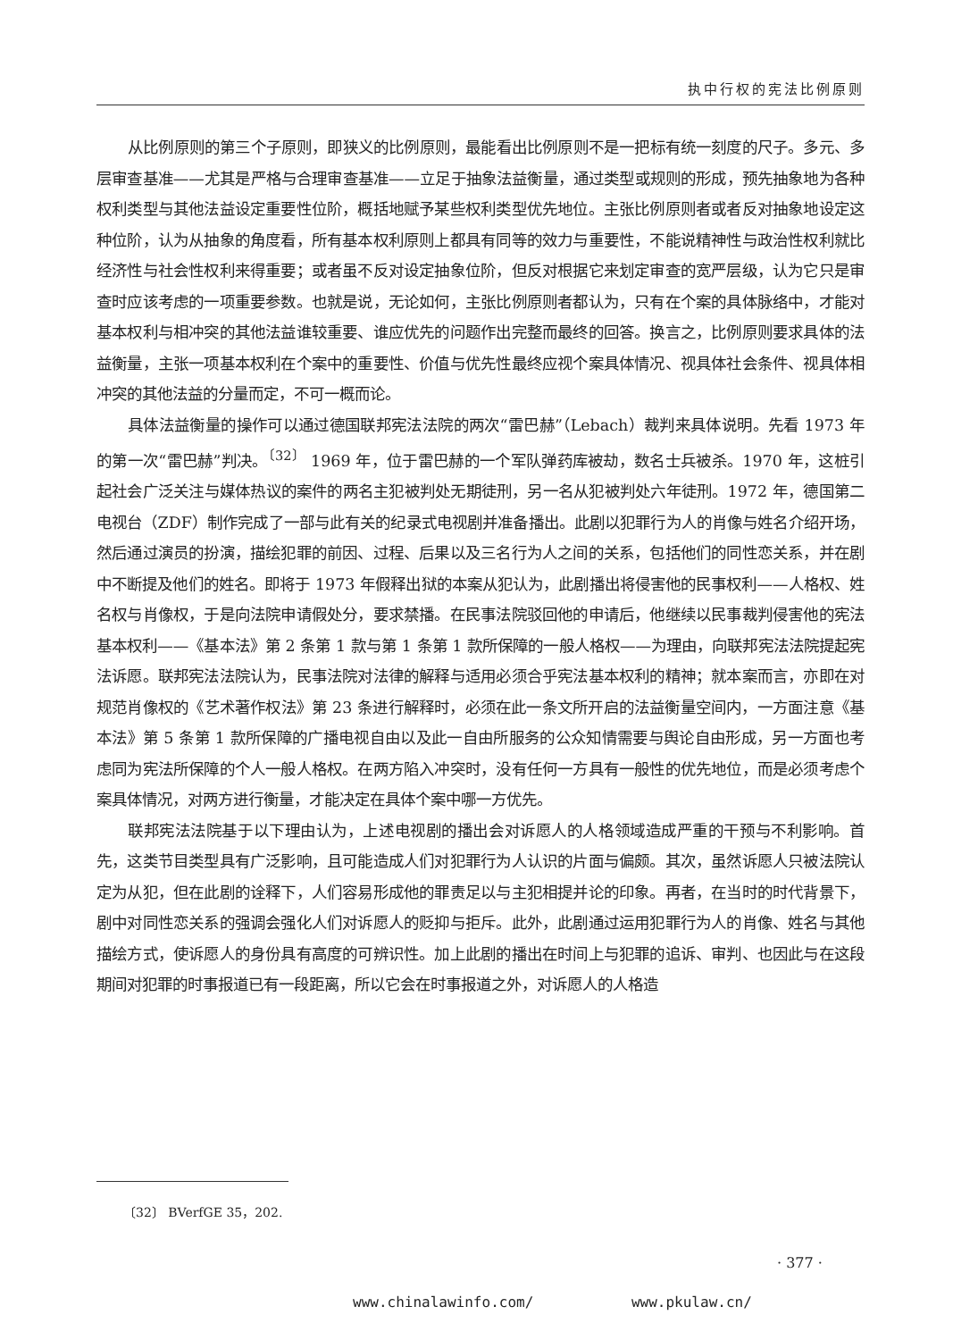执中行权的宪法比例原则
从比例原则的第三个子原则，即狭义的比例原则，最能看出比例原则不是一把标有统一刻度的尺子。多元、多层审查基准——尤其是严格与合理审查基准——立足于抽象法益衡量，通过类型或规则的形成，预先抽象地为各种权利类型与其他法益设定重要性位阶，概括地赋予某些权利类型优先地位。主张比例原则者或者反对抽象地设定这种位阶，认为从抽象的角度看，所有基本权利原则上都具有同等的效力与重要性，不能说精神性与政治性权利就比经济性与社会性权利来得重要；或者虽不反对设定抽象位阶，但反对根据它来划定审查的宽严层级，认为它只是审查时应该考虑的一项重要参数。也就是说，无论如何，主张比例原则者都认为，只有在个案的具体脉络中，才能对基本权利与相冲突的其他法益谁较重要、谁应优先的问题作出完整而最终的回答。换言之，比例原则要求具体的法益衡量，主张一项基本权利在个案中的重要性、价值与优先性最终应视个案具体情况、视具体社会条件、视具体相冲突的其他法益的分量而定，不可一概而论。
具体法益衡量的操作可以通过德国联邦宪法法院的两次“雷巴赫”（Lebach）裁判来具体说明。先看 1973 年的第一次“雷巴赫”判决。<sup>〔32〕</sup> 1969 年，位于雷巴赫的一个军队弹药库被劫，数名士兵被杀。1970 年，这桩引起社会广泛关注与媒体热议的案件的两名主犯被判处无期徒刑，另一名从犯被判处六年徒刑。1972 年，德国第二电视台（ZDF）制作完成了一部与此有关的纪录式电视剧并准备播出。此剧以犯罪行为人的肖像与姓名介绍开场，然后通过演员的扮演，描绘犯罪的前因、过程、后果以及三名行为人之间的关系，包括他们的同性恋关系，并在剧中不断提及他们的姓名。即将于 1973 年假释出狱的本案从犯认为，此剧播出将侵害他的民事权利——人格权、姓名权与肖像权，于是向法院申请假处分，要求禁播。在民事法院驳回他的申请后，他继续以民事裁判侵害他的宪法基本权利——《基本法》第 2 条第 1 款与第 1 条第 1 款所保障的一般人格权——为理由，向联邦宪法法院提起宪法诉愿。联邦宪法法院认为，民事法院对法律的解释与适用必须合乎宪法基本权利的精神；就本案而言，亦即在对规范肖像权的《艺术著作权法》第 23 条进行解释时，必须在此一条文所开启的法益衡量空间内，一方面注意《基本法》第 5 条第 1 款所保障的广播电视自由以及此一自由所服务的公众知情需要与舆论自由形成，另一方面也考虑同为宪法所保障的个人一般人格权。在两方陷入冲突时，没有任何一方具有一般性的优先地位，而是必须考虑个案具体情况，对两方进行衡量，才能决定在具体个案中哪一方优先。
联邦宪法法院基于以下理由认为，上述电视剧的播出会对诉愿人的人格领域造成严重的干预与不利影响。首先，这类节目类型具有广泛影响，且可能造成人们对犯罪行为人认识的片面与偏颇。其次，虽然诉愿人只被法院认定为从犯，但在此剧的诠释下，人们容易形成他的罪责足以与主犯相提并论的印象。再者，在当时的时代背景下，剧中对同性恋关系的强调会强化人们对诉愿人的贬抑与拒斥。此外，此剧通过运用犯罪行为人的肖像、姓名与其他描绘方式，使诉愿人的身份具有高度的可辨识性。加上此剧的播出在时间上与犯罪的追诉、审判、也因此与在这段期间对犯罪的时事报道已有一段距离，所以它会在时事报道之外，对诉愿人的人格造
〔32〕 BVerfGE 35，202.
· 377 ·
www.chinalawinfo.com/ www.pkulaw.cn/